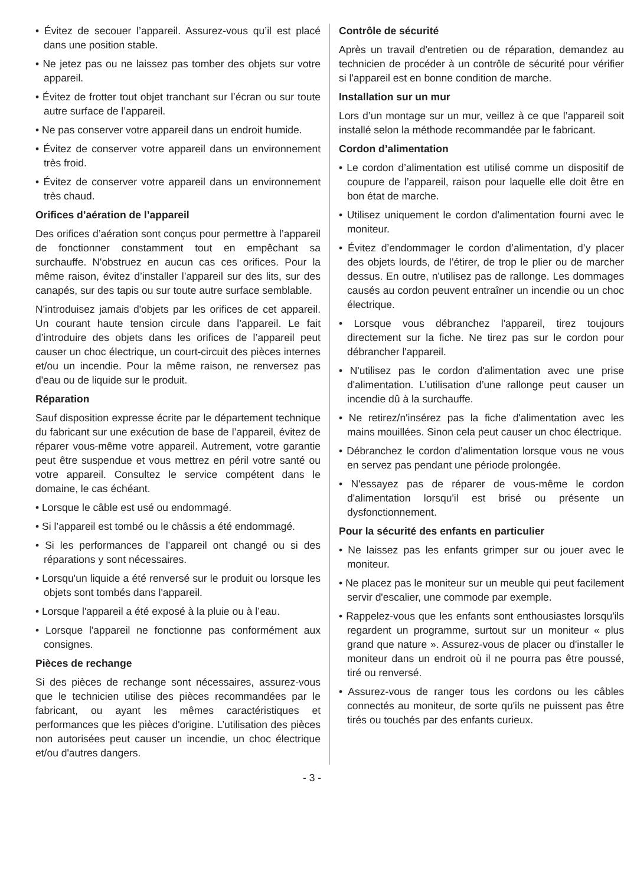• Évitez de secouer l’appareil. Assurez-vous qu’il est placé dans une position stable.
• Ne jetez pas ou ne laissez pas tomber des objets sur votre appareil.
• Évitez de frotter tout objet tranchant sur l’écran ou sur toute autre surface de l’appareil.
• Ne pas conserver votre appareil dans un endroit humide.
• Évitez de conserver votre appareil dans un environnement très froid.
• Évitez de conserver votre appareil dans un environnement très chaud.
Orifices d’aération de l’appareil
Des orifices d’aération sont conçus pour permettre à l’appareil de fonctionner constamment tout en empêchant sa surchauffe. N'obstruez en aucun cas ces orifices. Pour la même raison, évitez d’installer l’appareil sur des lits, sur des canapés, sur des tapis ou sur toute autre surface semblable.
N'introduisez jamais d'objets par les orifices de cet appareil. Un courant haute tension circule dans l’appareil. Le fait d’introduire des objets dans les orifices de l’appareil peut causer un choc électrique, un court-circuit des pièces internes et/ou un incendie. Pour la même raison, ne renversez pas d'eau ou de liquide sur le produit.
Réparation
Sauf disposition expresse écrite par le département technique du fabricant sur une exécution de base de l’appareil, évitez de réparer vous-même votre appareil. Autrement, votre garantie peut être suspendue et vous mettrez en péril votre santé ou votre appareil. Consultez le service compétent dans le domaine, le cas échéant.
• Lorsque le câble est usé ou endommagé.
• Si l’appareil est tombé ou le châssis a été endommagé.
• Si les performances de l’appareil ont changé ou si des réparations y sont nécessaires.
• Lorsqu'un liquide a été renversé sur le produit ou lorsque les objets sont tombés dans l'appareil.
• Lorsque l'appareil a été exposé à la pluie ou à l’eau.
• Lorsque l'appareil ne fonctionne pas conformément aux consignes.
Pièces de rechange
Si des pièces de rechange sont nécessaires, assurez-vous que le technicien utilise des pièces recommandées par le fabricant, ou ayant les mêmes caractéristiques et performances que les pièces d'origine. L’utilisation des pièces non autorisées peut causer un incendie, un choc électrique et/ou d'autres dangers.
Contrôle de sécurité
Après un travail d'entretien ou de réparation, demandez au technicien de procéder à un contrôle de sécurité pour vérifier si l'appareil est en bonne condition de marche.
Installation sur un mur
Lors d’un montage sur un mur, veillez à ce que l’appareil soit installé selon la méthode recommandée par le fabricant.
Cordon d’alimentation
• Le cordon d’alimentation est utilisé comme un dispositif de coupure de l’appareil, raison pour laquelle elle doit être en bon état de marche.
• Utilisez uniquement le cordon d'alimentation fourni avec le moniteur.
• Évitez d’endommager le cordon d’alimentation, d’y placer des objets lourds, de l’étirer, de trop le plier ou de marcher dessus. En outre, n'utilisez pas de rallonge. Les dommages causés au cordon peuvent entraîner un incendie ou un choc électrique.
• Lorsque vous débranchez l'appareil, tirez toujours directement sur la fiche. Ne tirez pas sur le cordon pour débrancher l'appareil.
• N'utilisez pas le cordon d'alimentation avec une prise d'alimentation. L’utilisation d’une rallonge peut causer un incendie dû à la surchauffe.
• Ne retirez/n'insérez pas la fiche d'alimentation avec les mains mouillées. Sinon cela peut causer un choc électrique.
• Débranchez le cordon d’alimentation lorsque vous ne vous en servez pas pendant une période prolongée.
• N'essayez pas de réparer de vous-même le cordon d'alimentation lorsqu'il est brisé ou présente un dysfonctionnement.
Pour la sécurité des enfants en particulier
• Ne laissez pas les enfants grimper sur ou jouer avec le moniteur.
• Ne placez pas le moniteur sur un meuble qui peut facilement servir d'escalier, une commode par exemple.
• Rappelez-vous que les enfants sont enthousiastes lorsqu'ils regardent un programme, surtout sur un moniteur « plus grand que nature ». Assurez-vous de placer ou d'installer le moniteur dans un endroit où il ne pourra pas être poussé, tiré ou renversé.
• Assurez-vous de ranger tous les cordons ou les câbles connectés au moniteur, de sorte qu'ils ne puissent pas être tirés ou touchés par des enfants curieux.
- 3 -